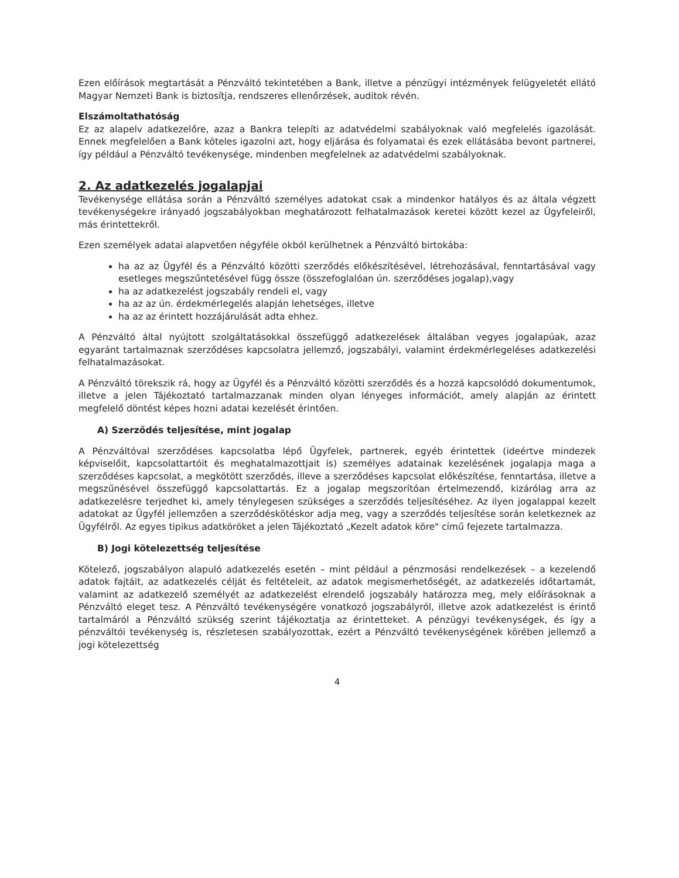Ezen előírások megtartását a Pénzváltó tekintetében a Bank, illetve a pénzügyi intézmények felügyeletét ellátó Magyar Nemzeti Bank is biztosítja, rendszeres ellenőrzések, auditok révén.
Elszámoltathatóság
Ez az alapelv adatkezelőre, azaz a Bankra telepíti az adatvédelmi szabályoknak való megfelelés igazolását. Ennek megfelelően a Bank köteles igazolni azt, hogy eljárása és folyamatai és ezek ellátásába bevont partnerei, így például a Pénzváltó tevékenysége, mindenben megfelelnek az adatvédelmi szabályoknak.
2. Az adatkezelés jogalapjai
Tevékenysége ellátása során a Pénzváltó személyes adatokat csak a mindenkor hatályos és az általa végzett tevékenységekre irányadó jogszabályokban meghatározott felhatalmazások keretei között kezel az Ügyfeleiről, más érintettekről.
Ezen személyek adatai alapvetően négyféle okból kerülhetnek a Pénzváltó birtokába:
ha az az Ügyfél és a Pénzváltó közötti szerződés előkészítésével, létrehozásával, fenntartásával vagy esetleges megszűntetésével függ össze (összefoglalóan ún. szerződéses jogalap),vagy
ha az adatkezelést jogszabály rendeli el, vagy
ha az az ún. érdekmérlegelés alapján lehetséges, illetve
ha az az érintett hozzájárulását adta ehhez.
A Pénzváltó által nyújtott szolgáltatásokkal összefüggő adatkezelések általában vegyes jogalapúak, azaz egyaránt tartalmaznak szerződéses kapcsolatra jellemző, jogszabályi, valamint érdekmérlegeléses adatkezelési felhatalmazásokat.
A Pénzváltó törekszik rá, hogy az Ügyfél és a Pénzváltó közötti szerződés és a hozzá kapcsolódó dokumentumok, illetve a jelen Tájékoztató tartalmazzanak minden olyan lényeges információt, amely alapján az érintett megfelelő döntést képes hozni adatai kezelését érintően.
A) Szerződés teljesítése, mint jogalap
A Pénzváltóval szerződéses kapcsolatba lépő Ügyfelek, partnerek, egyéb érintettek (ideértve mindezek képviselőit, kapcsolattartóit és meghatalmazottjait is) személyes adatainak kezelésének jogalapja maga a szerződéses kapcsolat, a megkötött szerződés, illeve a szerződéses kapcsolat előkészítése, fenntartása, illetve a megszűnésével összefüggő kapcsolattartás. Ez a jogalap megszorítóan értelmezendő, kizárólag arra az adatkezelésre terjedhet ki, amely ténylegesen szükséges a szerződés teljesítéséhez. Az ilyen jogalappal kezelt adatokat az Ügyfél jellemzően a szerződéskötéskor adja meg, vagy a szerződés teljesítése során keletkeznek az Ügyfélről. Az egyes tipikus adatköröket a jelen Tájékoztató „Kezelt adatok köre" című fejezete tartalmazza.
B) Jogi kötelezettség teljesítése
Kötelező, jogszabályon alapuló adatkezelés esetén – mint például a pénzmosási rendelkezések – a kezelendő adatok fajtáit, az adatkezelés célját és feltételeit, az adatok megismerhetőségét, az adatkezelés időtartamát, valamint az adatkezelő személyét az adatkezelést elrendelő jogszabály határozza meg, mely előírásoknak a Pénzváltó eleget tesz. A Pénzváltó tevékenységére vonatkozó jogszabályról, illetve azok adatkezelést is érintő tartalmáról a Pénzváltó szükség szerint tájékoztatja az érintetteket. A pénzügyi tevékenységek, és így a pénzváltói tevékenység is, részletesen szabályozottak, ezért a Pénzváltó tevékenységének körében jellemző a jogi kötelezettség
4